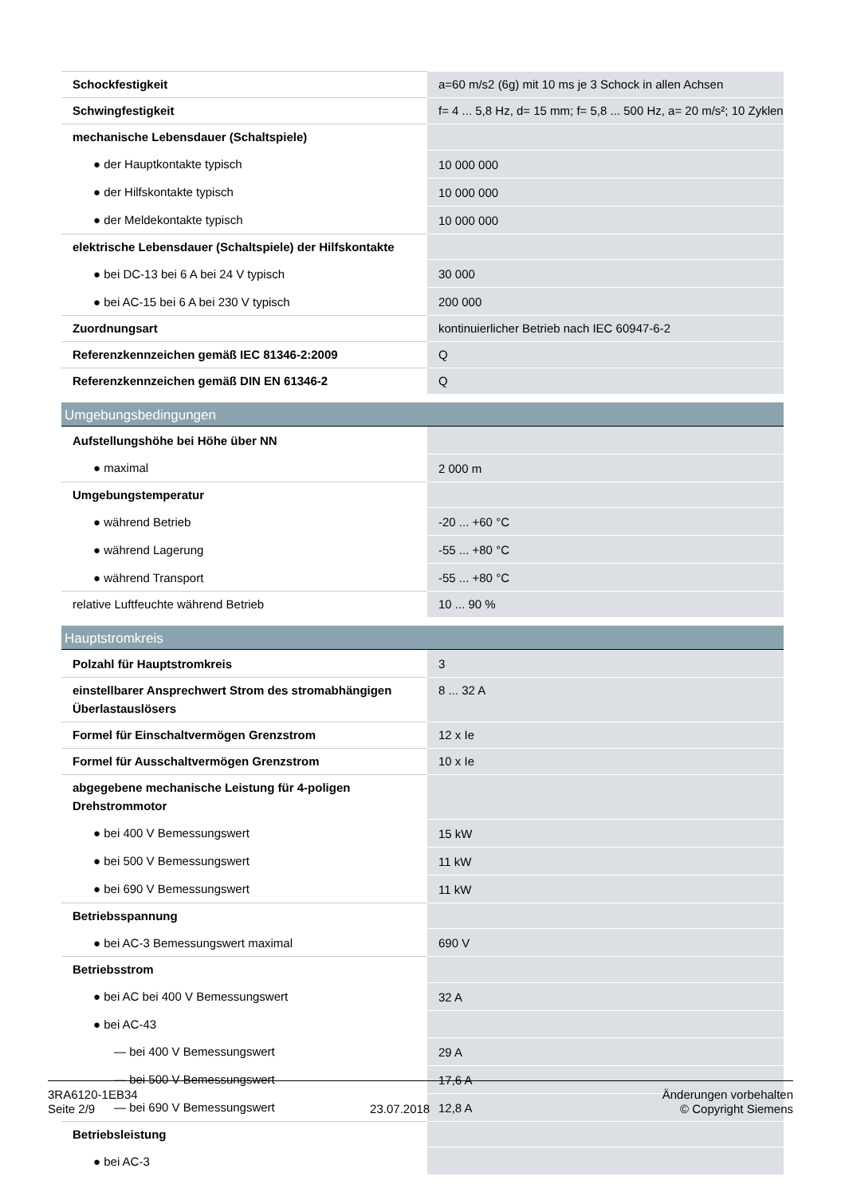| Schockfestigkeit | a=60 m/s2 (6g) mit 10 ms je 3 Schock in allen Achsen |
| Schwingfestigkeit | f= 4 ... 5,8 Hz, d= 15 mm; f= 5,8 ... 500 Hz, a= 20 m/s²; 10 Zyklen |
| mechanische Lebensdauer (Schaltspiele) | |
| ● der Hauptkontakte typisch | 10 000 000 |
| ● der Hilfskontakte typisch | 10 000 000 |
| ● der Meldekontakte typisch | 10 000 000 |
| elektrische Lebensdauer (Schaltspiele) der Hilfskontakte | |
| ● bei DC-13 bei 6 A bei 24 V typisch | 30 000 |
| ● bei AC-15 bei 6 A bei 230 V typisch | 200 000 |
| Zuordnungsart | kontinuierlicher Betrieb nach IEC 60947-6-2 |
| Referenzkennzeichen gemäß IEC 81346-2:2009 | Q |
| Referenzkennzeichen gemäß DIN EN 61346-2 | Q |
| Umgebungsbedingungen | |
| Aufstellungshöhe bei Höhe über NN | |
| ● maximal | 2 000 m |
| Umgebungstemperatur | |
| ● während Betrieb | -20 ... +60 °C |
| ● während Lagerung | -55 ... +80 °C |
| ● während Transport | -55 ... +80 °C |
| relative Luftfeuchte während Betrieb | 10 ... 90 % |
| Hauptstromkreis | |
| Polzahl für Hauptstromkreis | 3 |
| einstellbarer Ansprechwert Strom des stromabhängigen Überlastauslösers | 8 ... 32 A |
| Formel für Einschaltvermögen Grenzstrom | 12 x Ie |
| Formel für Ausschaltvermögen Grenzstrom | 10 x Ie |
| abgegebene mechanische Leistung für 4-poligen Drehstrommotor | |
| ● bei 400 V Bemessungswert | 15 kW |
| ● bei 500 V Bemessungswert | 11 kW |
| ● bei 690 V Bemessungswert | 11 kW |
| Betriebsspannung | |
| ● bei AC-3 Bemessungswert maximal | 690 V |
| Betriebsstrom | |
| ● bei AC bei 400 V Bemessungswert | 32 A |
| ● bei AC-43 | |
| — bei 400 V Bemessungswert | 29 A |
| — bei 500 V Bemessungswert | 17,6 A |
| — bei 690 V Bemessungswert | 12,8 A |
| Betriebsleistung | |
| ● bei AC-3 | |
3RA6120-1EB34
Seite 2/9
23.07.2018
Änderungen vorbehalten
© Copyright Siemens